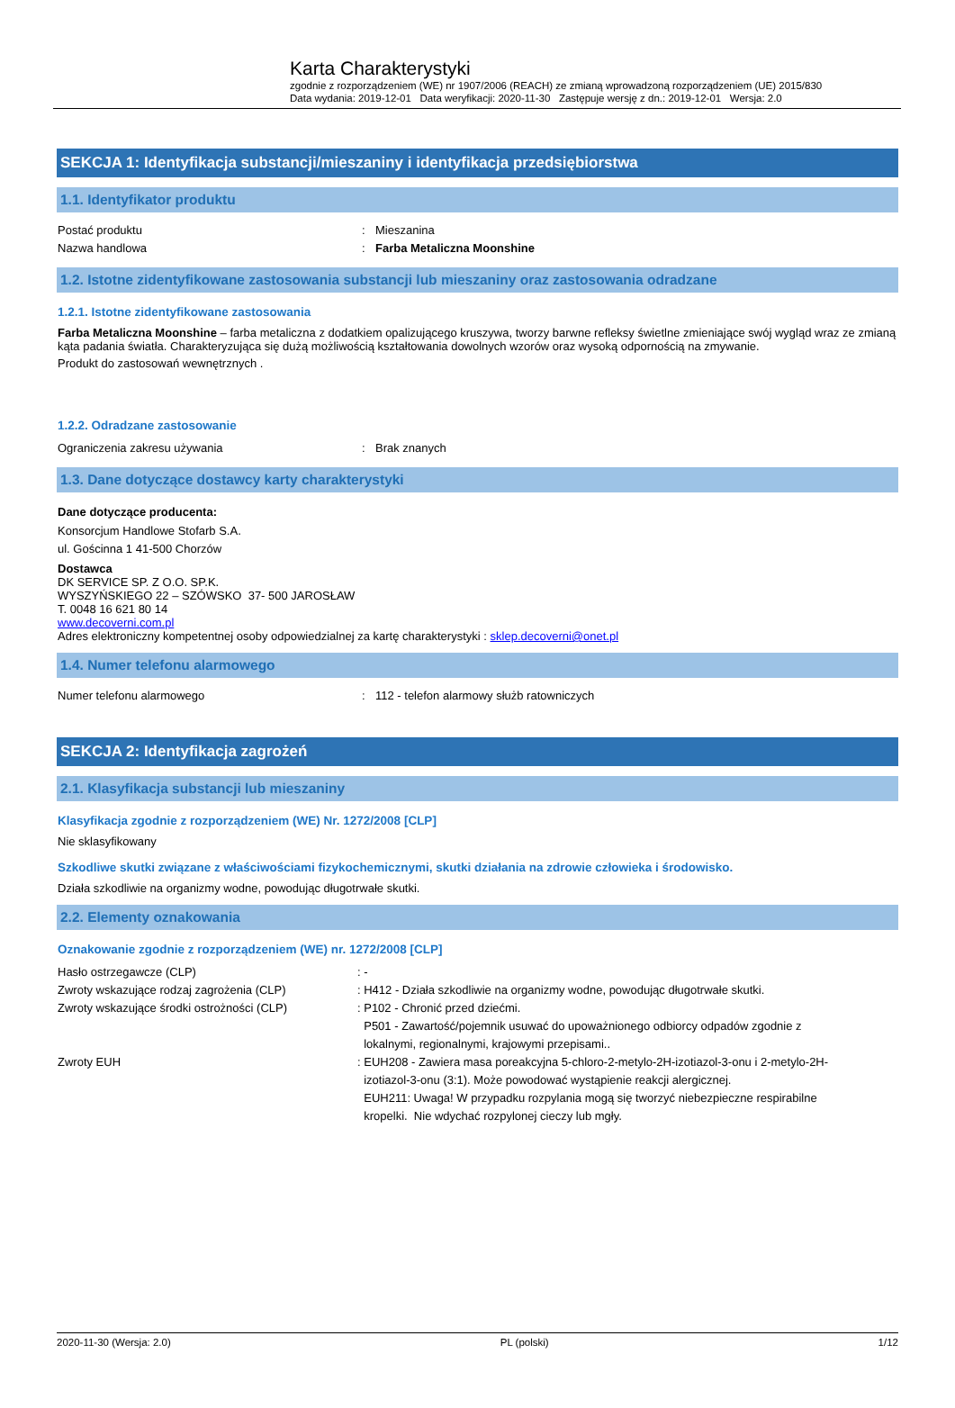Karta Charakterystyki
zgodnie z rozporządzeniem (WE) nr 1907/2006 (REACH) ze zmianą wprowadzoną rozporządzeniem (UE) 2015/830
Data wydania: 2019-12-01 Data weryfikacji: 2020-11-30 Zastępuje wersję z dn.: 2019-12-01 Wersja: 2.0
SEKCJA 1: Identyfikacja substancji/mieszaniny i identyfikacja przedsiębiorstwa
1.1. Identyfikator produktu
Postać produktu: Mieszanina
Nazwa handlowa: Farba Metaliczna Moonshine
1.2. Istotne zidentyfikowane zastosowania substancji lub mieszaniny oraz zastosowania odradzane
1.2.1. Istotne zidentyfikowane zastosowania
Farba Metaliczna Moonshine – farba metaliczna z dodatkiem opalizującego kruszywa, tworzy barwne refleksy świetlne zmieniające swój wygląd wraz ze zmianą kąta padania światła. Charakteryzująca się dużą możliwością kształtowania dowolnych wzorów oraz wysoką odpornością na zmywanie.
Produkt do zastosowań wewnętrznych .
1.2.2. Odradzane zastosowanie
Ograniczenia zakresu używania: Brak znanych
1.3. Dane dotyczące dostawcy karty charakterystyki
Dane dotyczące producenta:
Konsorcjum Handlowe Stofarb S.A.
ul. Gościnna 1 41-500 Chorzów
Dostawca
DK SERVICE SP. Z O.O. SP.K.
WYSZYŃSKIEGO 22 – SZÓWSKO 37- 500 JAROSŁAW
T. 0048 16 621 80 14
www.decoverni.com.pl
Adres elektroniczny kompetentnej osoby odpowiedzialnej za kartę charakterystyki : sklep.decoverni@onet.pl
1.4. Numer telefonu alarmowego
Numer telefonu alarmowego: 112 - telefon alarmowy służb ratowniczych
SEKCJA 2: Identyfikacja zagrożeń
2.1. Klasyfikacja substancji lub mieszaniny
Klasyfikacja zgodnie z rozporządzeniem (WE) Nr. 1272/2008 [CLP]
Nie sklasyfikowany
Szkodliwe skutki związane z właściwościami fizykochemicznymi, skutki działania na zdrowie człowieka i środowisko.
Działa szkodliwie na organizmy wodne, powodując długotrwałe skutki.
2.2. Elementy oznakowania
Oznakowanie zgodnie z rozporządzeniem (WE) nr. 1272/2008 [CLP]
Hasło ostrzegawcze (CLP): -
Zwroty wskazujące rodzaj zagrożenia (CLP): H412 - Działa szkodliwie na organizmy wodne, powodując długotrwałe skutki.
Zwroty wskazujące środki ostrożności (CLP): P102 - Chronić przed dziećmi.
P501 - Zawartość/pojemnik usuwać do upoważnionego odbiorcy odpadów zgodnie z
lokalnymi, regionalnymi, krajowymi przepisami..
Zwroty EUH: EUH208 - Zawiera masa poreakcyjna 5-chloro-2-metylo-2H-izotiazol-3-onu i 2-metylo-2H-
izotiazol-3-onu (3:1). Może powodować wystąpienie reakcji alergicznej.
EUH211: Uwaga! W przypadku rozpylania mogą się tworzyć niebezpieczne respirabilne
kropelki. Nie wdychać rozpylonej cieczy lub mgły.
2020-11-30 (Wersja: 2.0) PL (polski) 1/12